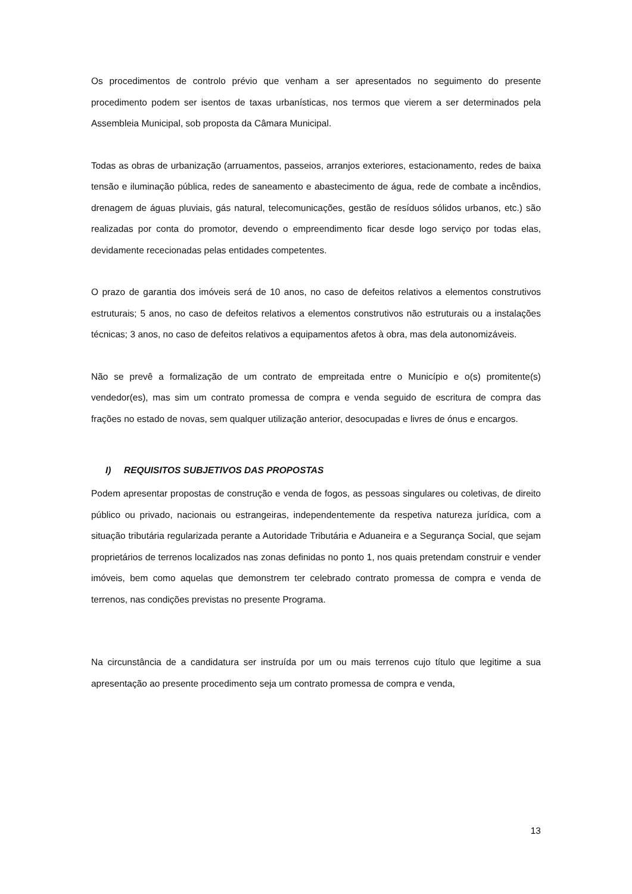Os procedimentos de controlo prévio que venham a ser apresentados no seguimento do presente procedimento podem ser isentos de taxas urbanísticas, nos termos que vierem a ser determinados pela Assembleia Municipal, sob proposta da Câmara Municipal.
Todas as obras de urbanização (arruamentos, passeios, arranjos exteriores, estacionamento, redes de baixa tensão e iluminação pública, redes de saneamento e abastecimento de água, rede de combate a incêndios, drenagem de águas pluviais, gás natural, telecomunicações, gestão de resíduos sólidos urbanos, etc.) são realizadas por conta do promotor, devendo o empreendimento ficar desde logo serviço por todas elas, devidamente rececionadas pelas entidades competentes.
O prazo de garantia dos imóveis será de 10 anos, no caso de defeitos relativos a elementos construtivos estruturais; 5 anos, no caso de defeitos relativos a elementos construtivos não estruturais ou a instalações técnicas; 3 anos, no caso de defeitos relativos a equipamentos afetos à obra, mas dela autonomizáveis.
Não se prevê a formalização de um contrato de empreitada entre o Município e o(s) promitente(s) vendedor(es), mas sim um contrato promessa de compra e venda seguido de escritura de compra das frações no estado de novas, sem qualquer utilização anterior, desocupadas e livres de ónus e encargos.
I) REQUISITOS SUBJETIVOS DAS PROPOSTAS
Podem apresentar propostas de construção e venda de fogos, as pessoas singulares ou coletivas, de direito público ou privado, nacionais ou estrangeiras, independentemente da respetiva natureza jurídica, com a situação tributária regularizada perante a Autoridade Tributária e Aduaneira e a Segurança Social, que sejam proprietários de terrenos localizados nas zonas definidas no ponto 1, nos quais pretendam construir e vender imóveis, bem como aquelas que demonstrem ter celebrado contrato promessa de compra e venda de terrenos, nas condições previstas no presente Programa.
Na circunstância de a candidatura ser instruída por um ou mais terrenos cujo título que legitime a sua apresentação ao presente procedimento seja um contrato promessa de compra e venda,
13